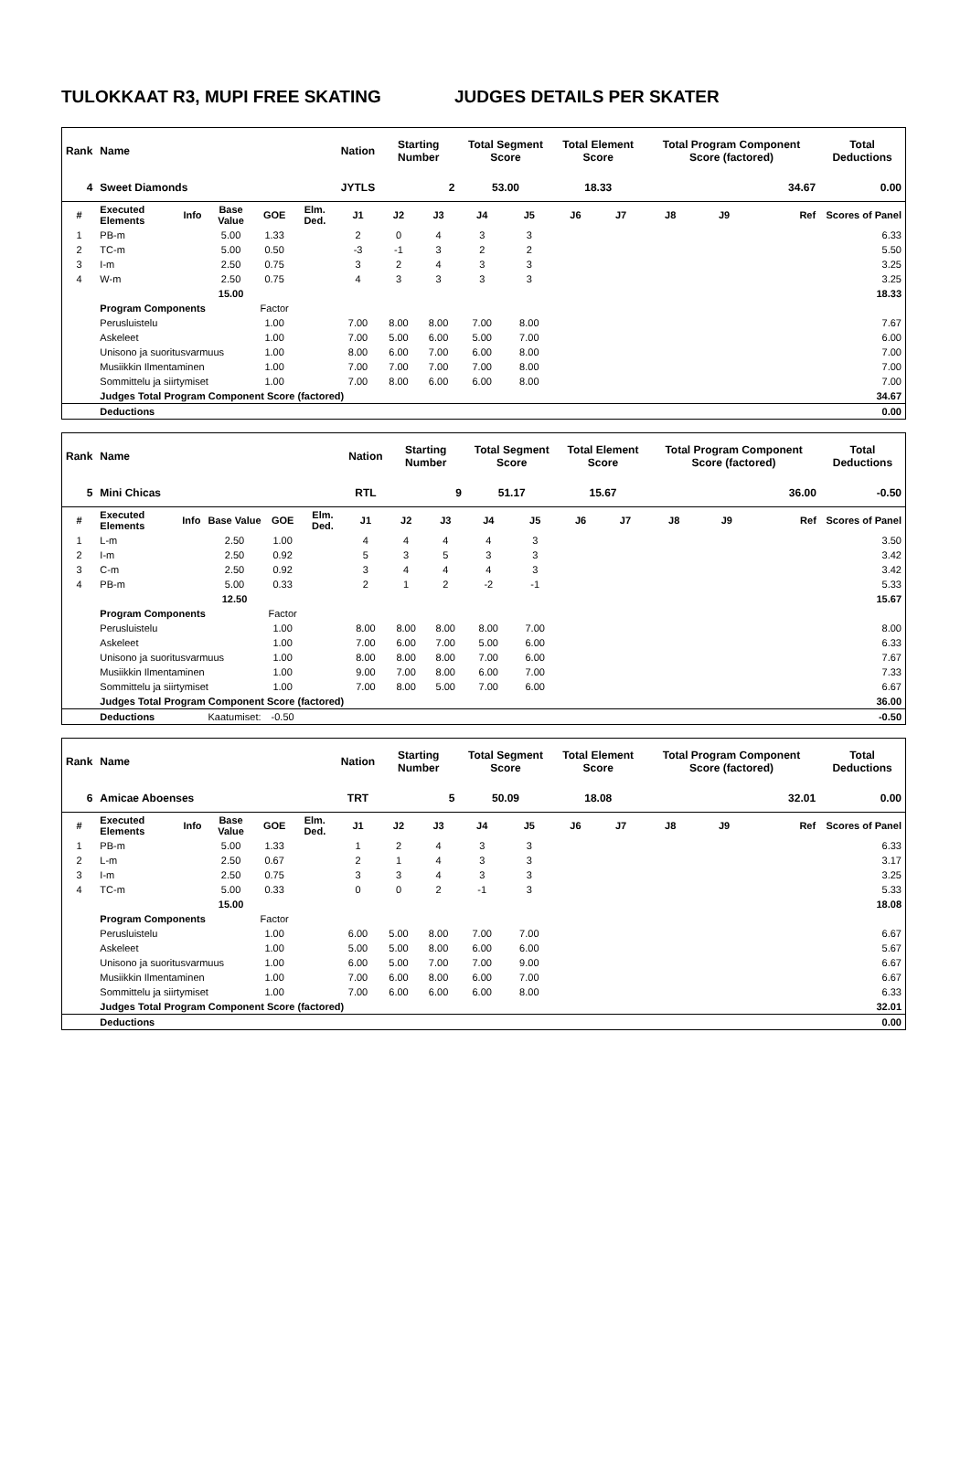TULOKKAAT R3, MUPI FREE SKATING JUDGES DETAILS PER SKATER
| Rank | Name | | | | | Nation | Starting Number | | Total Segment Score | | Total Element Score | | Total Program Component Score (factored) | | | Total Deductions |
| --- | --- | --- | --- | --- | --- | --- | --- | --- | --- | --- | --- | --- | --- | --- | --- | --- |
| 4 | Sweet Diamonds | | | | | JYTLS | 2 | | 53.00 | | 18.33 | | 34.67 | | | 0.00 |
| # | Executed Elements | Info | Base Value | GOE | Elm. Ded. | J1 | J2 | J3 | J4 | J5 | J6 | J7 | J8 | J9 | Ref | Scores of Panel |
| 1 | PB-m | | 5.00 | 1.33 | | 2 | 0 | 4 | 3 | 3 | | | | | | 6.33 |
| 2 | TC-m | | 5.00 | 0.50 | | -3 | -1 | 3 | 2 | 2 | | | | | | 5.50 |
| 3 | I-m | | 2.50 | 0.75 | | 3 | 2 | 4 | 3 | 3 | | | | | | 3.25 |
| 4 | W-m | | 2.50 | 0.75 | | 4 | 3 | 3 | 3 | 3 | | | | | | 3.25 |
| | | | 15.00 | | | | | | | | | | | | | 18.33 |
| | Program Components | | | Factor | | | | | | | | | | | | |
| | Perusluistelu | | | 1.00 | | 7.00 | 8.00 | 8.00 | 7.00 | 8.00 | | | | | | 7.67 |
| | Askeleet | | | 1.00 | | 7.00 | 5.00 | 6.00 | 5.00 | 7.00 | | | | | | 6.00 |
| | Unisono ja suoritusvarmuus | | | 1.00 | | 8.00 | 6.00 | 7.00 | 6.00 | 8.00 | | | | | | 7.00 |
| | Musiikkin Ilmentaminen | | | 1.00 | | 7.00 | 7.00 | 7.00 | 7.00 | 8.00 | | | | | | 7.00 |
| | Sommittelu ja siirtymiset | | | 1.00 | | 7.00 | 8.00 | 6.00 | 6.00 | 8.00 | | | | | | 7.00 |
| | Judges Total Program Component Score (factored) | | | | | | | | | | | | | | | 34.67 |
| | Deductions | | | | | | | | | | | | | | | 0.00 |
| Rank | Name | | | | | Nation | Starting Number | | Total Segment Score | | Total Element Score | | Total Program Component Score (factored) | | | Total Deductions |
| --- | --- | --- | --- | --- | --- | --- | --- | --- | --- | --- | --- | --- | --- | --- | --- | --- |
| 5 | Mini Chicas | | | | | RTL | 9 | | 51.17 | | 15.67 | | 36.00 | | | -0.50 |
| # | Executed Elements | Info | Base Value | GOE | Elm. Ded. | J1 | J2 | J3 | J4 | J5 | J6 | J7 | J8 | J9 | Ref | Scores of Panel |
| 1 | L-m | | 2.50 | 1.00 | | 4 | 4 | 4 | 4 | 3 | | | | | | 3.50 |
| 2 | I-m | | 2.50 | 0.92 | | 5 | 3 | 5 | 3 | 3 | | | | | | 3.42 |
| 3 | C-m | | 2.50 | 0.92 | | 3 | 4 | 4 | 4 | 3 | | | | | | 3.42 |
| 4 | PB-m | | 5.00 | 0.33 | | 2 | 1 | 2 | -2 | -1 | | | | | | 5.33 |
| | | | 12.50 | | | | | | | | | | | | | 15.67 |
| | Program Components | | | Factor | | | | | | | | | | | | |
| | Perusluistelu | | | 1.00 | | 8.00 | 8.00 | 8.00 | 8.00 | 7.00 | | | | | | 8.00 |
| | Askeleet | | | 1.00 | | 7.00 | 6.00 | 7.00 | 5.00 | 6.00 | | | | | | 6.33 |
| | Unisono ja suoritusvarmuus | | | 1.00 | | 8.00 | 8.00 | 8.00 | 7.00 | 6.00 | | | | | | 7.67 |
| | Musiikkin Ilmentaminen | | | 1.00 | | 9.00 | 7.00 | 8.00 | 6.00 | 7.00 | | | | | | 7.33 |
| | Sommittelu ja siirtymiset | | | 1.00 | | 7.00 | 8.00 | 5.00 | 7.00 | 6.00 | | | | | | 6.67 |
| | Judges Total Program Component Score (factored) | | | | | | | | | | | | | | | 36.00 |
| | Deductions | | Kaatumiset: | -0.50 | | | | | | | | | | | | -0.50 |
| Rank | Name | | | | | Nation | Starting Number | | Total Segment Score | | Total Element Score | | Total Program Component Score (factored) | | | Total Deductions |
| --- | --- | --- | --- | --- | --- | --- | --- | --- | --- | --- | --- | --- | --- | --- | --- | --- |
| 6 | Amicae Aboenses | | | | | TRT | 5 | | 50.09 | | 18.08 | | 32.01 | | | 0.00 |
| # | Executed Elements | Info | Base Value | GOE | Elm. Ded. | J1 | J2 | J3 | J4 | J5 | J6 | J7 | J8 | J9 | Ref | Scores of Panel |
| 1 | PB-m | | 5.00 | 1.33 | | 1 | 2 | 4 | 3 | 3 | | | | | | 6.33 |
| 2 | L-m | | 2.50 | 0.67 | | 2 | 1 | 4 | 3 | 3 | | | | | | 3.17 |
| 3 | I-m | | 2.50 | 0.75 | | 3 | 3 | 4 | 3 | 3 | | | | | | 3.25 |
| 4 | TC-m | | 5.00 | 0.33 | | 0 | 0 | 2 | -1 | 3 | | | | | | 5.33 |
| | | | 15.00 | | | | | | | | | | | | | 18.08 |
| | Program Components | | | Factor | | | | | | | | | | | | |
| | Perusluistelu | | | 1.00 | | 6.00 | 5.00 | 8.00 | 7.00 | 7.00 | | | | | | 6.67 |
| | Askeleet | | | 1.00 | | 5.00 | 5.00 | 8.00 | 6.00 | 6.00 | | | | | | 5.67 |
| | Unisono ja suoritusvarmuus | | | 1.00 | | 6.00 | 5.00 | 7.00 | 7.00 | 9.00 | | | | | | 6.67 |
| | Musiikkin Ilmentaminen | | | 1.00 | | 7.00 | 6.00 | 8.00 | 6.00 | 7.00 | | | | | | 6.67 |
| | Sommittelu ja siirtymiset | | | 1.00 | | 7.00 | 6.00 | 6.00 | 6.00 | 8.00 | | | | | | 6.33 |
| | Judges Total Program Component Score (factored) | | | | | | | | | | | | | | | 32.01 |
| | Deductions | | | | | | | | | | | | | | | 0.00 |